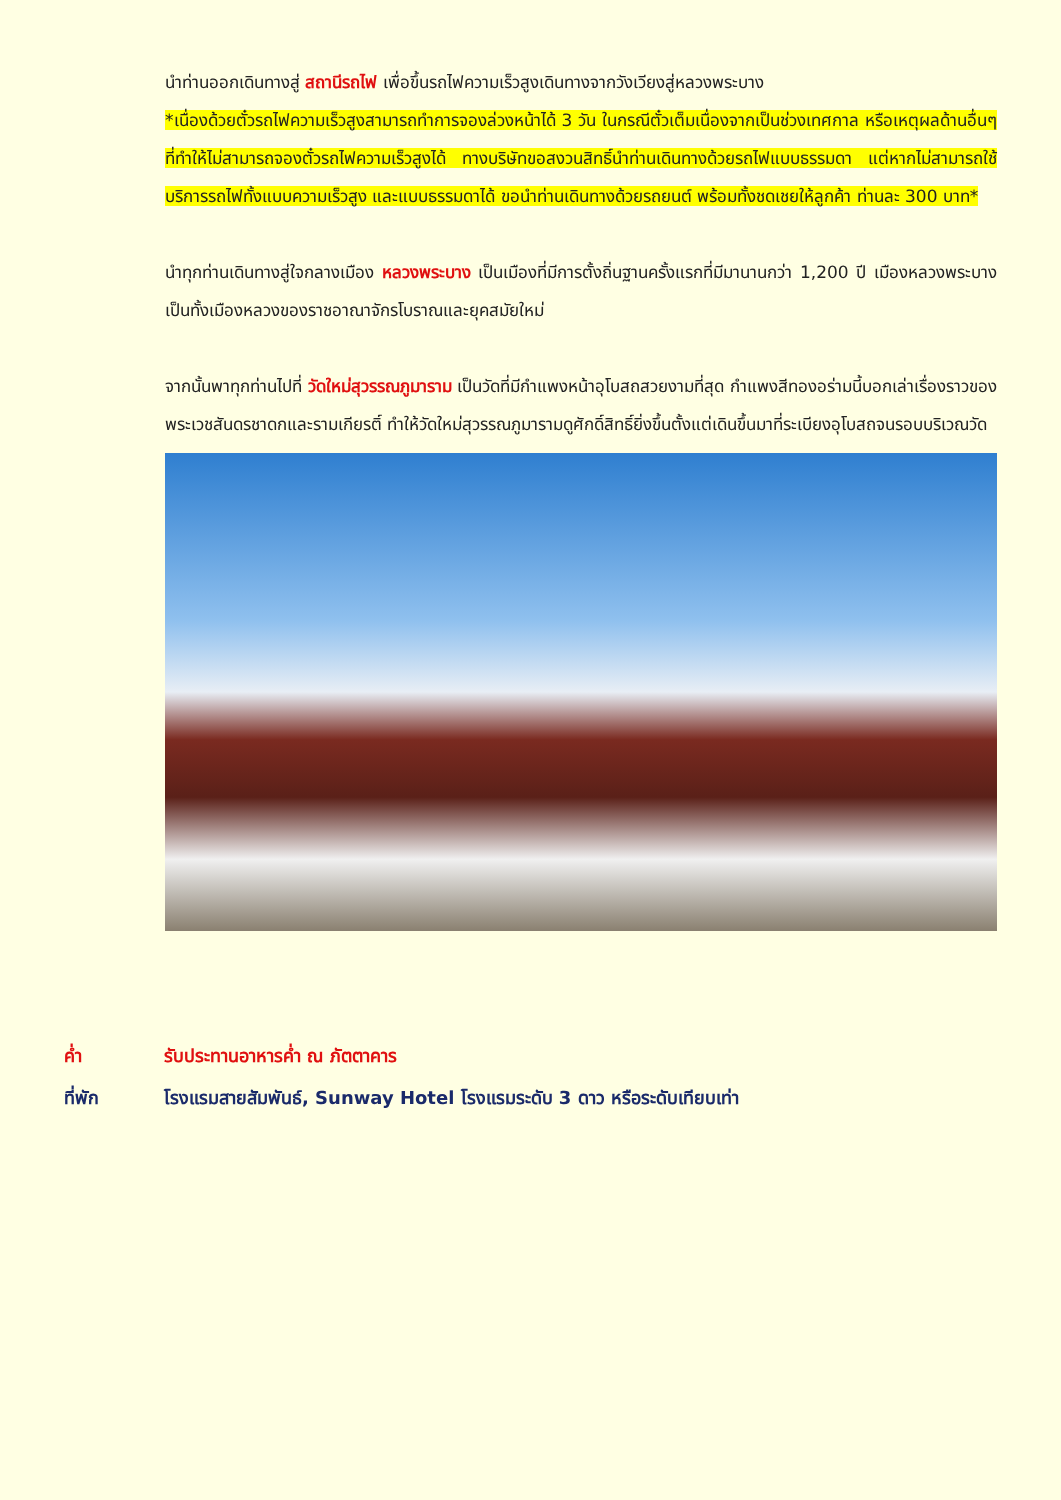นำท่านออกเดินทางสู่ สถานีรถไฟ เพื่อขึ้นรถไฟความเร็วสูงเดินทางจากวังเวียงสู่หลวงพระบาง
*เนื่องด้วยตั๋วรถไฟความเร็วสูงสามารถทำการจองล่วงหน้าได้ 3 วัน ในกรณีตั๋วเต็มเนื่องจากเป็นช่วงเทศกาล หรือเหตุผลด้านอื่นๆ ที่ทำให้ไม่สามารถจองตั๋วรถไฟความเร็วสูงได้ ทางบริษัทขอสงวนสิทธิ์นำท่านเดินทางด้วยรถไฟแบบธรรมดา แต่หากไม่สามารถใช้บริการรถไฟทั้งแบบความเร็วสูง และแบบธรรมดาได้ ขอนำท่านเดินทางด้วยรถยนต์ พร้อมทั้งชดเชยให้ลูกค้า ท่านละ 300 บาท*
นำทุกท่านเดินทางสู่ใจกลางเมือง หลวงพระบาง เป็นเมืองที่มีการตั้งถิ่นฐานครั้งแรกที่มีมานานกว่า 1,200 ปี เมืองหลวงพระบางเป็นทั้งเมืองหลวงของราชอาณาจักรโบราณและยุคสมัยใหม่
จากนั้นพาทุกท่านไปที่ วัดใหม่สุวรรณภูมาราม เป็นวัดที่มีกำแพงหน้าอุโบสถสวยงามที่สุด กำแพงสีทองอร่ามนี้บอกเล่าเรื่องราวของพระเวชสันดรชาดกและรามเกียรติ์ ทำให้วัดใหม่สุวรรณภูมารามดูศักดิ์สิทธิ์ยิ่งขึ้นตั้งแต่เดินขึ้นมาที่ระเบียงอุโบสถจนรอบบริเวณวัด
ค่ำ รับประทานอาหารค่ำ ณ ภัตตาคาร
ที่พัก โรงแรมสายสัมพันธ์, Sunway Hotel โรงแรมระดับ 3 ดาว หรือระดับเทียบเท่า